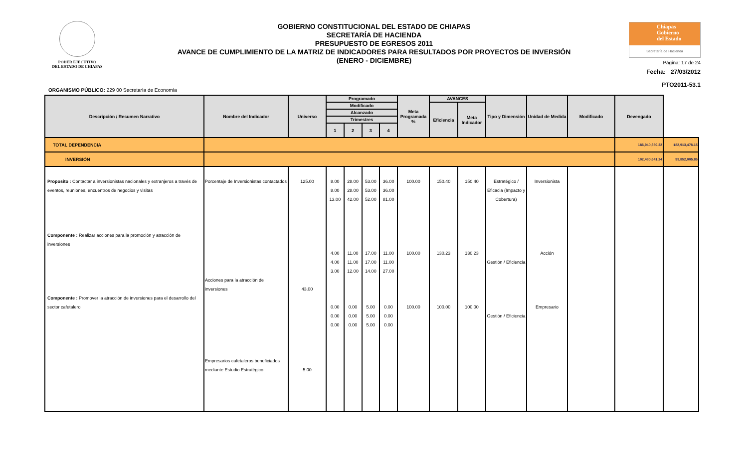PODER EJECUTIVO
DEL ESTADO DE CHIAPAS
GOBIERNO CONSTITUCIONAL DEL ESTADO DE CHIAPAS
SECRETARÍA DE HACIENDA
PRESUPUESTO DE EGRESOS 2011
AVANCE DE CUMPLIMIENTO DE LA MATRIZ DE INDICADORES PARA RESULTADOS POR PROYECTOS DE INVERSIÓN
(ENERO - DICIEMBRE)
Chiapas
Gobierno
del Estado
Secretaría de Hacienda
Página: 17 de 24
Fecha: 27/03/2012
PTO2011-53.1
ORGANISMO PÚBLICO: 229 00 Secretaría de Economía
| Descripción / Resumen Narrativo | Nombre del Indicador | Universo | Programado | | | | Meta Programada % | AVANCES | | Tipo y Dimensión | Unidad de Medida | Modificado | Devengado | |
| --- | --- | --- | --- | --- | --- | --- | --- | --- | --- | --- | --- | --- | --- | --- |
| | | | Modificado | | | | | Eficiencia | Meta Indicador | | | | | |
| | | | Alcanzado | | | | | | | | | | | |
| | | | Trimestres | | | | | | | | | | | |
| | | | 1 | 2 | 3 | 4 | | | | | | | | |
| TOTAL DEPENDENCIA | | | | | | | | | | | | | 186,940,350.22 | 182,913,478.15 |
| INVERSIÓN | | | | | | | | | | | | | 102,480,641.24 | 99,852,005.85 |
| Proposito : Contactar a inversionistas nacionales y extranjeros a través de eventos, reuniones, encuentros de negocios y visitas Componente : Realizar acciones para la promoción y atracción de inversiones Componente : Promover la atracción de inversiones para el desarrollo del sector cafetalero | Porcentaje de Inversionistas contactados Acciones para la atracción de inversiones Empresarios cafetaleros beneficiados mediante Estudio Estratégico | 125.00 43.00 5.00 | 8.00 8.00 13.00 4.00 4.00 3.00 0.00 0.00 0.00 | 28.00 28.00 42.00 11.00 11.00 12.00 0.00 0.00 0.00 | 53.00 53.00 52.00 17.00 17.00 14.00 5.00 5.00 5.00 | 36.00 36.00 81.00 11.00 11.00 27.00 0.00 0.00 0.00 | 100.00 100.00 100.00 | 150.40 130.23 100.00 | 150.40 130.23 100.00 | Estratégico / Eficacia (Impacto y Cobertura) Gestión / Eficiencia Gestión / Eficiencia | Inversionista Acción Empresario | | | |